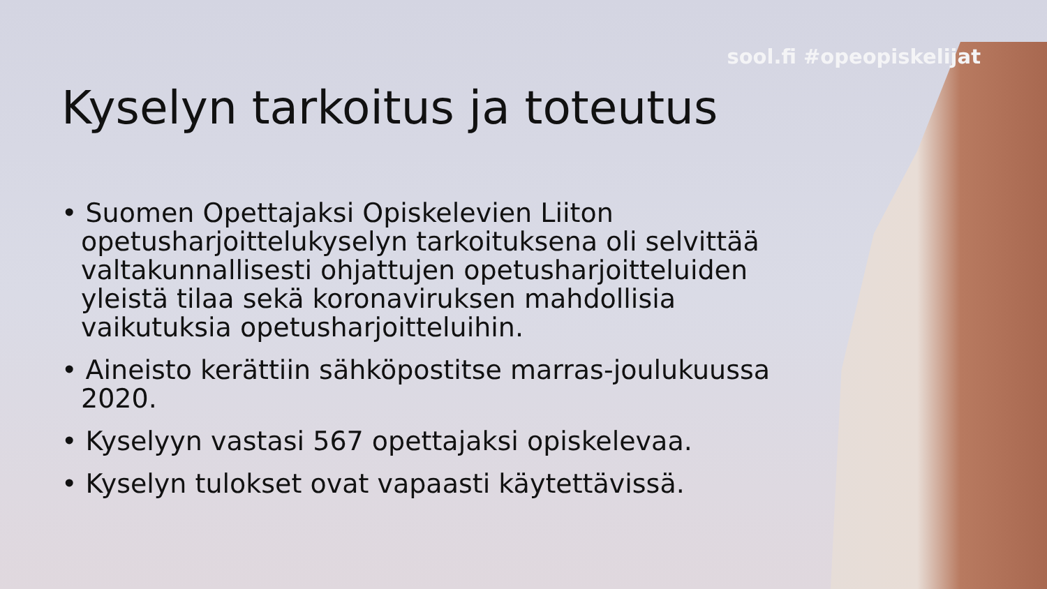sool.fi #opeopiskelijat
Kyselyn tarkoitus ja toteutus
• Suomen Opettajaksi Opiskelevien Liiton opetusharjoittelukyselyn tarkoituksena oli selvittää valtakunnallisesti ohjattujen opetusharjoitteluiden yleistä tilaa sekä koronaviruksen mahdollisia vaikutuksia opetusharjoitteluihin.
• Aineisto kerättiin sähköpostitse marras-joulukuussa 2020.
• Kyselyyn vastasi 567 opettajaksi opiskelevaa.
• Kyselyn tulokset ovat vapaasti käytettävissä.